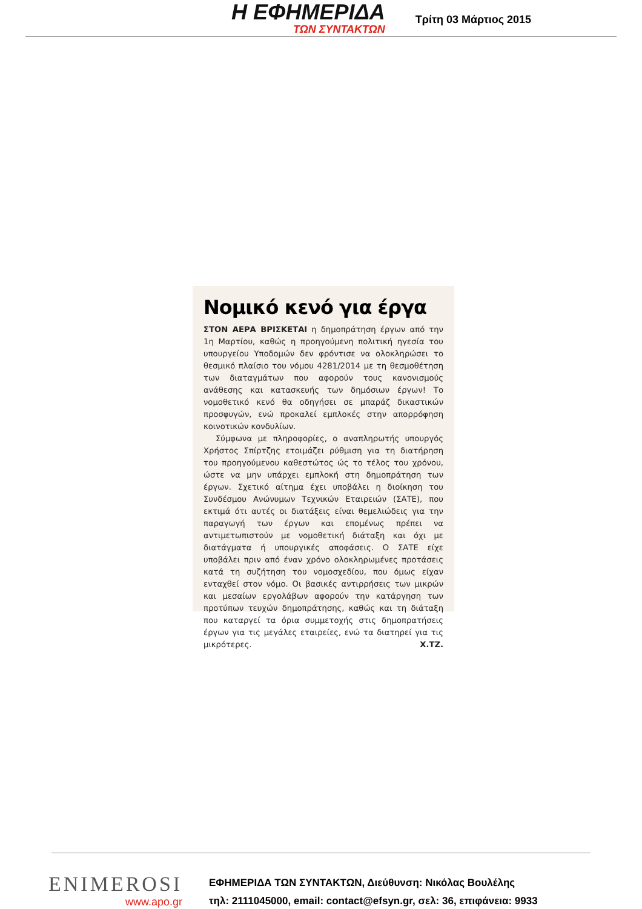Η ΕΦΗΜΕΡΙΔΑ
ΤΩΝ ΣΥΝΤΑΚΤΩΝ
Τρίτη 03 Μάρτιος 2015
Νομικό κενό για έργα
ΣΤΟΝ ΑΕΡΑ ΒΡΙΣΚΕΤΑΙ η δημοπράτηση έργων από την 1η Μαρτίου, καθώς η προηγούμενη πολιτική ηγεσία του υπουργείου Υποδομών δεν φρόντισε να ολοκληρώσει το θεσμικό πλαίσιο του νόμου 4281/2014 με τη θεσμοθέτηση των διαταγμάτων που αφορούν τους κανονισμούς ανάθεσης και κατασκευής των δημόσιων έργων! Το νομοθετικό κενό θα οδηγήσει σε μπαράζ δικαστικών προσφυγών, ενώ προκαλεί εμπλοκές στην απορρόφηση κοινοτικών κονδυλίων.
Σύμφωνα με πληροφορίες, ο αναπληρωτής υπουργός Χρήστος Σπίρτζης ετοιμάζει ρύθμιση για τη διατήρηση του προηγούμενου καθεστώτος ώς το τέλος του χρόνου, ώστε να μην υπάρχει εμπλοκή στη δημοπράτηση των έργων. Σχετικό αίτημα έχει υποβάλει η διοίκηση του Συνδέσμου Ανώνυμων Τεχνικών Εταιρειών (ΣΑΤΕ), που εκτιμά ότι αυτές οι διατάξεις είναι θεμελιώδεις για την παραγωγή των έργων και επομένως πρέπει να αντιμετωπιστούν με νομοθετική διάταξη και όχι με διατάγματα ή υπουργικές αποφάσεις. Ο ΣΑΤΕ είχε υποβάλει πριν από έναν χρόνο ολοκληρωμένες προτάσεις κατά τη συζήτηση του νομοσχεδίου, που όμως είχαν ενταχθεί στον νόμο. Οι βασικές αντιρρήσεις των μικρών και μεσαίων εργολάβων αφορούν την κατάργηση των προτύπων τευχών δημοπράτησης, καθώς και τη διάταξη που καταργεί τα όρια συμμετοχής στις δημοπρατήσεις έργων για τις μεγάλες εταιρείες, ενώ τα διατηρεί για τις μικρότερες. Χ.ΤΖ.
ENIMEROSI
www.apo.gr
ΕΦΗΜΕΡΙΔΑ ΤΩΝ ΣΥΝΤΑΚΤΩΝ, Διεύθυνση: Νικόλας Βουλέλης
τηλ: 2111045000, email: contact@efsyn.gr, σελ: 36, επιφάνεια: 9933